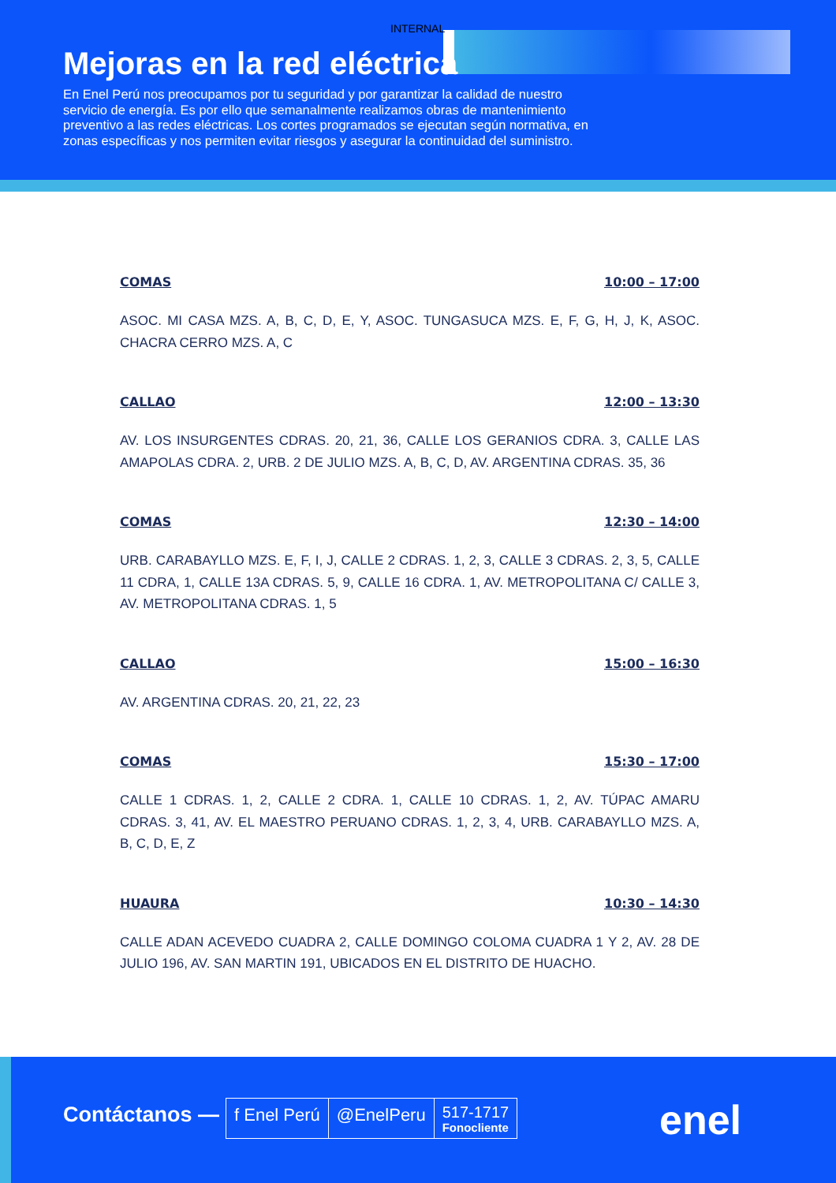INTERNAL
Mejoras en la red eléctrica
En Enel Perú nos preocupamos por tu seguridad y por garantizar la calidad de nuestro servicio de energía. Es por ello que semanalmente realizamos obras de mantenimiento preventivo a las redes eléctricas. Los cortes programados se ejecutan según normativa, en zonas específicas y nos permiten evitar riesgos y asegurar la continuidad del suministro.
COMAS 10:00 – 17:00
ASOC. MI CASA MZS. A, B, C, D, E, Y, ASOC. TUNGASUCA MZS. E, F, G, H, J, K, ASOC. CHACRA CERRO MZS. A, C
CALLAO 12:00 – 13:30
AV. LOS INSURGENTES CDRAS. 20, 21, 36, CALLE LOS GERANIOS CDRA. 3, CALLE LAS AMAPOLAS CDRA. 2, URB. 2 DE JULIO MZS. A, B, C, D, AV. ARGENTINA CDRAS. 35, 36
COMAS 12:30 – 14:00
URB. CARABAYLLO MZS. E, F, I, J, CALLE 2 CDRAS. 1, 2, 3, CALLE 3 CDRAS. 2, 3, 5, CALLE 11 CDRA, 1, CALLE 13A CDRAS. 5, 9, CALLE 16 CDRA. 1, AV. METROPOLITANA C/ CALLE 3, AV. METROPOLITANA CDRAS. 1, 5
CALLAO 15:00 – 16:30
AV. ARGENTINA CDRAS. 20, 21, 22, 23
COMAS 15:30 – 17:00
CALLE 1 CDRAS. 1, 2, CALLE 2 CDRA. 1, CALLE 10 CDRAS. 1, 2, AV. TÚPAC AMARU CDRAS. 3, 41, AV. EL MAESTRO PERUANO CDRAS. 1, 2, 3, 4, URB. CARABAYLLO MZS. A, B, C, D, E, Z
HUAURA 10:30 – 14:30
CALLE ADAN ACEVEDO CUADRA 2, CALLE DOMINGO COLOMA CUADRA 1 Y 2, AV. 28 DE JULIO 196, AV. SAN MARTIN 191, UBICADOS EN EL DISTRITO DE HUACHO.
Contáctanos —
f Enel Perú @EnelPeru
517-1717
Fonocliente
enel